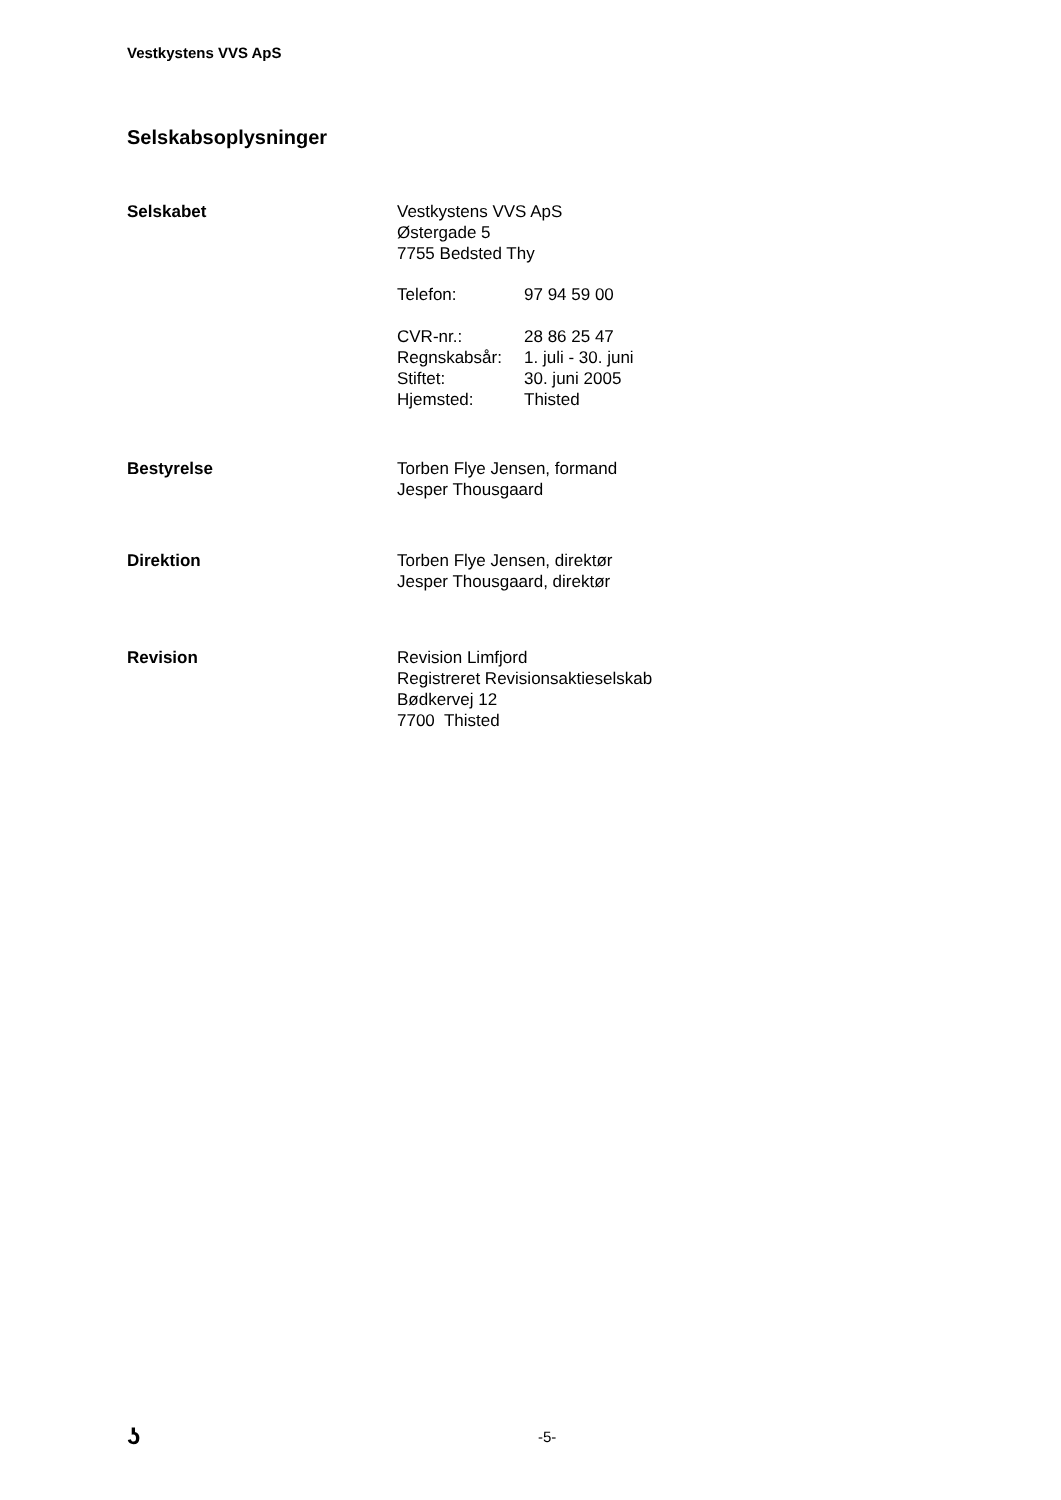Vestkystens VVS ApS
Selskabsoplysninger
Selskabet Vestkystens VVS ApS
Østergade 5
7755 Bedsted Thy
Telefon: 97 94 59 00
CVR-nr.: 28 86 25 47 Regnskabsår: 1. juli - 30. juni Stiftet: 30. juni 2005 Hjemsted: Thisted
Bestyrelse Torben Flye Jensen, formand
Jesper Thousgaard
Direktion Torben Flye Jensen, direktør
Jesper Thousgaard, direktør
Revision Revision Limfjord
Registreret Revisionsaktieselskab
Bødkervej 12
7700 Thisted
ʖ -5-